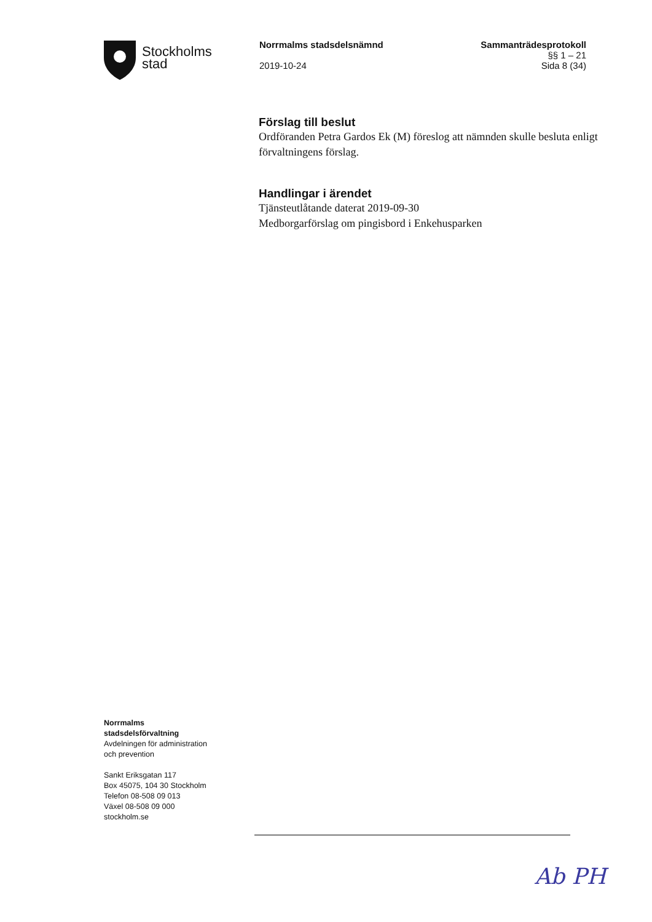Stockholms
stad
Norrmalms stadsdelsnämnd
2019-10-24
Sammanträdesprotokoll
§§ 1 – 21
Sida 8 (34)
Förslag till beslut
Ordföranden Petra Gardos Ek (M) föreslog att nämnden skulle besluta enligt förvaltningens förslag.
Handlingar i ärendet
Tjänsteutlåtande daterat 2019-09-30
Medborgarförslag om pingisbord i Enkehusparken
Norrmalms
stadsdelsförvaltning
Avdelningen för administration
och prevention
Sankt Eriksgatan 117
Box 45075, 104 30 Stockholm
Telefon 08-508 09 013
Växel 08-508 09 000
stockholm.se
Ab PH